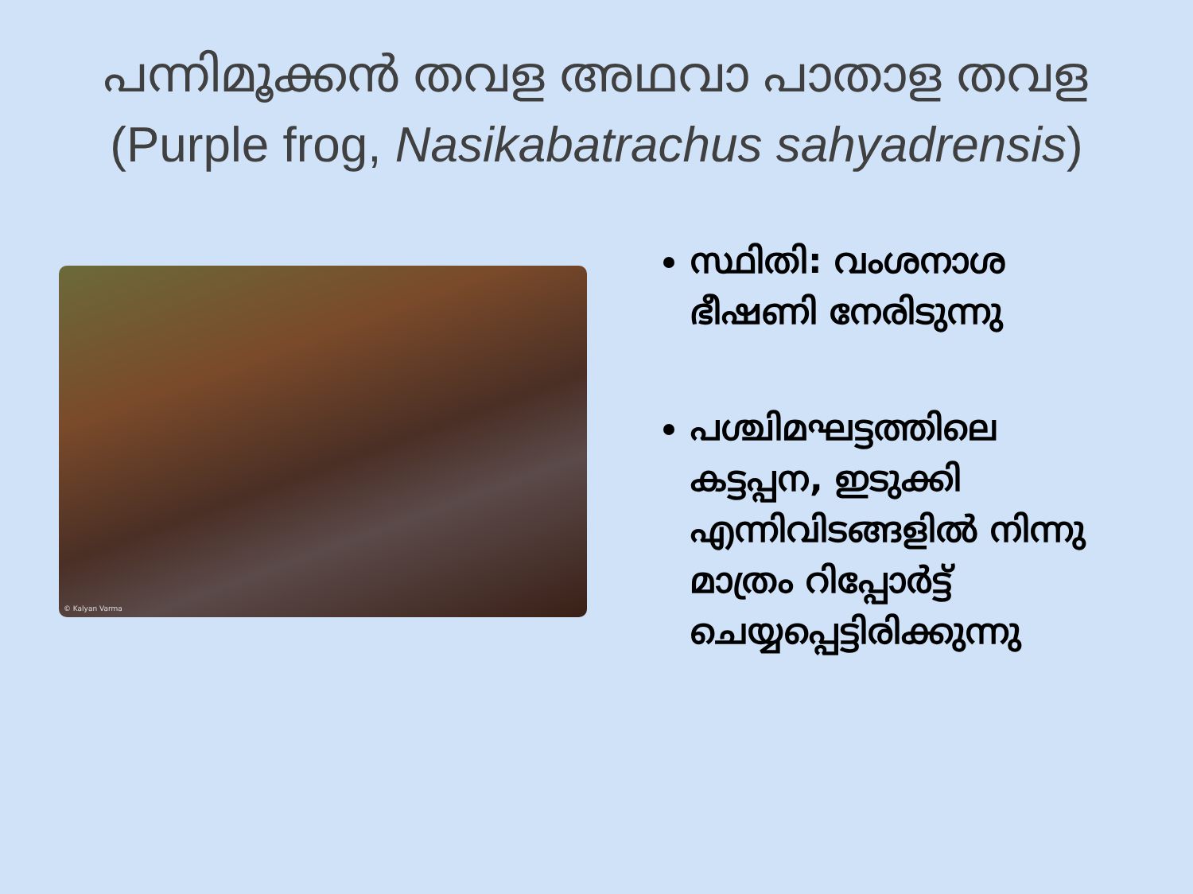പന്നിമൂക്കൻ തവള അഥവാ പാതാള തവള
(Purple frog, Nasikabatrachus sahyadrensis)
© Kalyan Varma
സ്ഥിതി: വംശനാശ ഭീഷണി നേരിടുന്നു
പശ്ചിമഘട്ടത്തിലെ കട്ടപ്പന, ഇടുക്കി എന്നിവിടങ്ങളിൽ നിന്നു മാത്രം റിപ്പോർട്ട് ചെയ്യപ്പെട്ടിരിക്കുന്നു